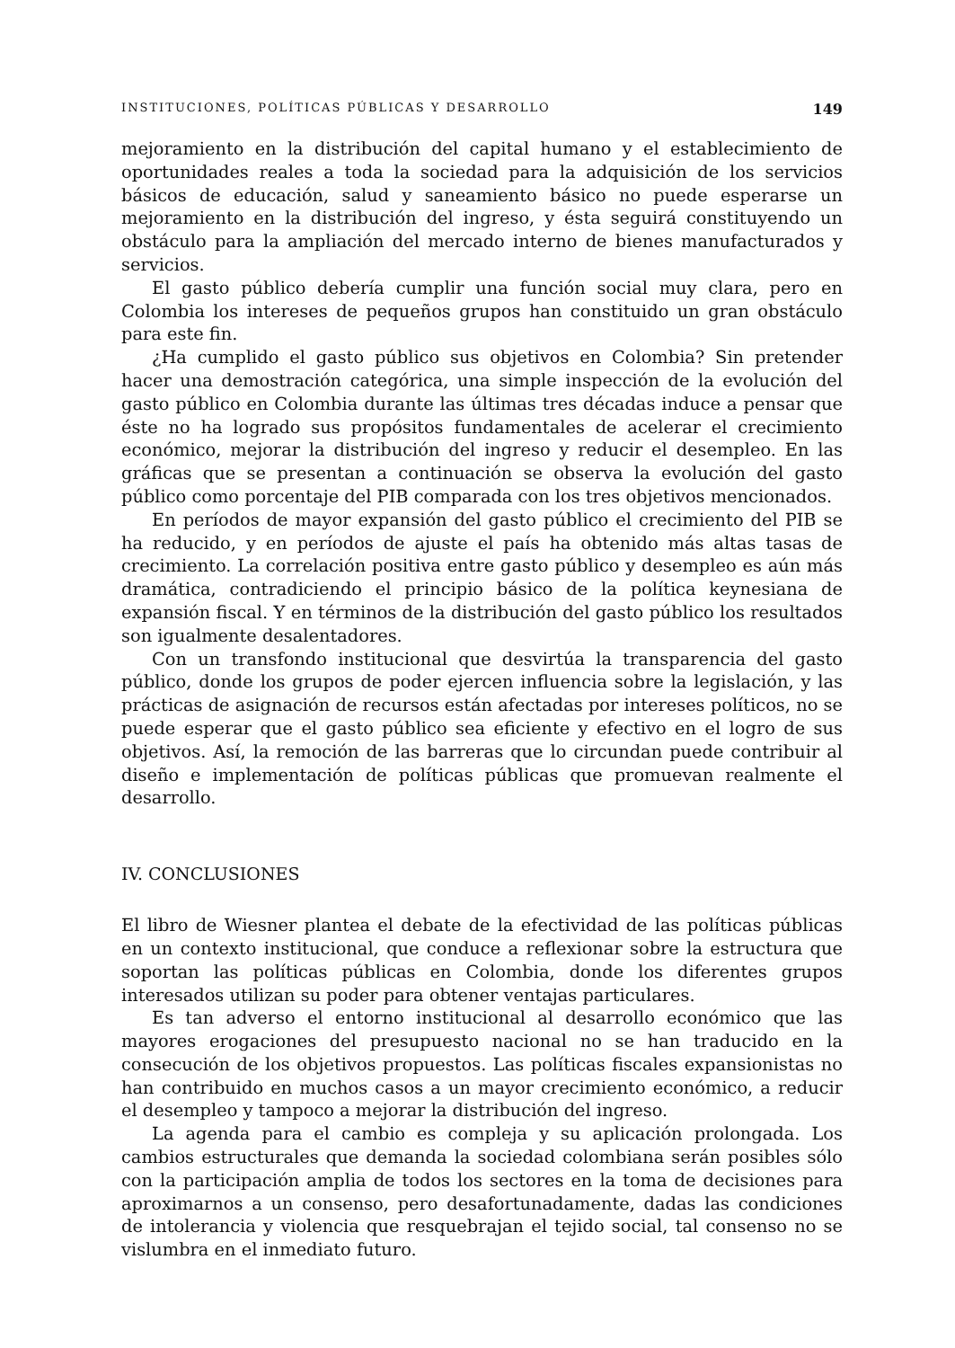INSTITUCIONES, POLÍTICAS PÚBLICAS Y DESARROLLO 149
mejoramiento en la distribución del capital humano y el establecimiento de oportunidades reales a toda la sociedad para la adquisición de los servicios básicos de educación, salud y saneamiento básico no puede esperarse un mejoramiento en la distribución del ingreso, y ésta seguirá constituyendo un obstáculo para la ampliación del mercado interno de bienes manufacturados y servicios.
El gasto público debería cumplir una función social muy clara, pero en Colombia los intereses de pequeños grupos han constituido un gran obstáculo para este fin.
¿Ha cumplido el gasto público sus objetivos en Colombia? Sin pretender hacer una demostración categórica, una simple inspección de la evolución del gasto público en Colombia durante las últimas tres décadas induce a pensar que éste no ha logrado sus propósitos fundamentales de acelerar el crecimiento económico, mejorar la distribución del ingreso y reducir el desempleo. En las gráficas que se presentan a continuación se observa la evolución del gasto público como porcentaje del PIB comparada con los tres objetivos mencionados.
En períodos de mayor expansión del gasto público el crecimiento del PIB se ha reducido, y en períodos de ajuste el país ha obtenido más altas tasas de crecimiento. La correlación positiva entre gasto público y desempleo es aún más dramática, contradiciendo el principio básico de la política keynesiana de expansión fiscal. Y en términos de la distribución del gasto público los resultados son igualmente desalentadores.
Con un transfondo institucional que desvirtúa la transparencia del gasto público, donde los grupos de poder ejercen influencia sobre la legislación, y las prácticas de asignación de recursos están afectadas por intereses políticos, no se puede esperar que el gasto público sea eficiente y efectivo en el logro de sus objetivos. Así, la remoción de las barreras que lo circundan puede contribuir al diseño e implementación de políticas públicas que promuevan realmente el desarrollo.
IV. CONCLUSIONES
El libro de Wiesner plantea el debate de la efectividad de las políticas públicas en un contexto institucional, que conduce a reflexionar sobre la estructura que soportan las políticas públicas en Colombia, donde los diferentes grupos interesados utilizan su poder para obtener ventajas particulares.
Es tan adverso el entorno institucional al desarrollo económico que las mayores erogaciones del presupuesto nacional no se han traducido en la consecución de los objetivos propuestos. Las políticas fiscales expansionistas no han contribuido en muchos casos a un mayor crecimiento económico, a reducir el desempleo y tampoco a mejorar la distribución del ingreso.
La agenda para el cambio es compleja y su aplicación prolongada. Los cambios estructurales que demanda la sociedad colombiana serán posibles sólo con la participación amplia de todos los sectores en la toma de decisiones para aproximarnos a un consenso, pero desafortunadamente, dadas las condiciones de intolerancia y violencia que resquebrajan el tejido social, tal consenso no se vislumbra en el inmediato futuro.